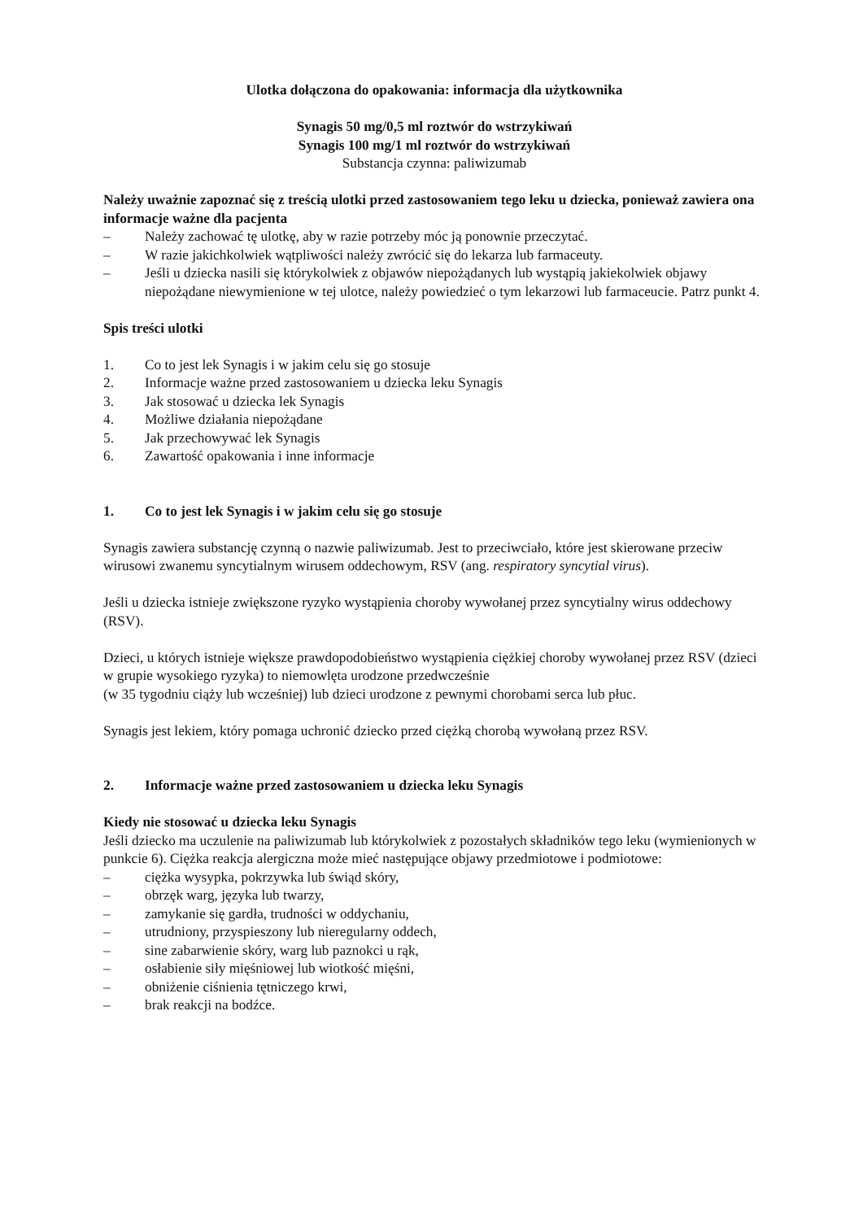Ulotka dołączona do opakowania: informacja dla użytkownika
Synagis 50 mg/0,5 ml roztwór do wstrzykiwań
Synagis 100 mg/1 ml roztwór do wstrzykiwań
Substancja czynna: paliwizumab
Należy uważnie zapoznać się z treścią ulotki przed zastosowaniem tego leku u dziecka, ponieważ zawiera ona informacje ważne dla pacjenta
– Należy zachować tę ulotkę, aby w razie potrzeby móc ją ponownie przeczytać.
– W razie jakichkolwiek wątpliwości należy zwrócić się do lekarza lub farmaceuty.
– Jeśli u dziecka nasili się którykolwiek z objawów niepożądanych lub wystąpią jakiekolwiek objawy niepożądane niewymienione w tej ulotce, należy powiedzieć o tym lekarzowi lub farmaceucie. Patrz punkt 4.
Spis treści ulotki
1. Co to jest lek Synagis i w jakim celu się go stosuje
2. Informacje ważne przed zastosowaniem u dziecka leku Synagis
3. Jak stosować u dziecka lek Synagis
4. Możliwe działania niepożądane
5. Jak przechowywać lek Synagis
6. Zawartość opakowania i inne informacje
1. Co to jest lek Synagis i w jakim celu się go stosuje
Synagis zawiera substancję czynną o nazwie paliwizumab. Jest to przeciwciało, które jest skierowane przeciw wirusowi zwanemu syncytialnym wirusem oddechowym, RSV (ang. respiratory syncytial virus).
Jeśli u dziecka istnieje zwiększone ryzyko wystąpienia choroby wywołanej przez syncytialny wirus oddechowy (RSV).
Dzieci, u których istnieje większe prawdopodobieństwo wystąpienia ciężkiej choroby wywołanej przez RSV (dzieci w grupie wysokiego ryzyka) to niemowlęta urodzone przedwcześnie
(w 35 tygodniu ciąży lub wcześniej) lub dzieci urodzone z pewnymi chorobami serca lub płuc.
Synagis jest lekiem, który pomaga uchronić dziecko przed ciężką chorobą wywołaną przez RSV.
2. Informacje ważne przed zastosowaniem u dziecka leku Synagis
Kiedy nie stosować u dziecka leku Synagis
Jeśli dziecko ma uczulenie na paliwizumab lub którykolwiek z pozostałych składników tego leku (wymienionych w punkcie 6). Ciężka reakcja alergiczna może mieć następujące objawy przedmiotowe i podmiotowe:
– ciężka wysypka, pokrzywka lub świąd skóry,
– obrzęk warg, języka lub twarzy,
– zamykanie się gardła, trudności w oddychaniu,
– utrudniony, przyspieszony lub nieregularny oddech,
– sine zabarwienie skóry, warg lub paznokci u rąk,
– osłabienie siły mięśniowej lub wiotkość mięśni,
– obniżenie ciśnienia tętniczego krwi,
– brak reakcji na bodźce.